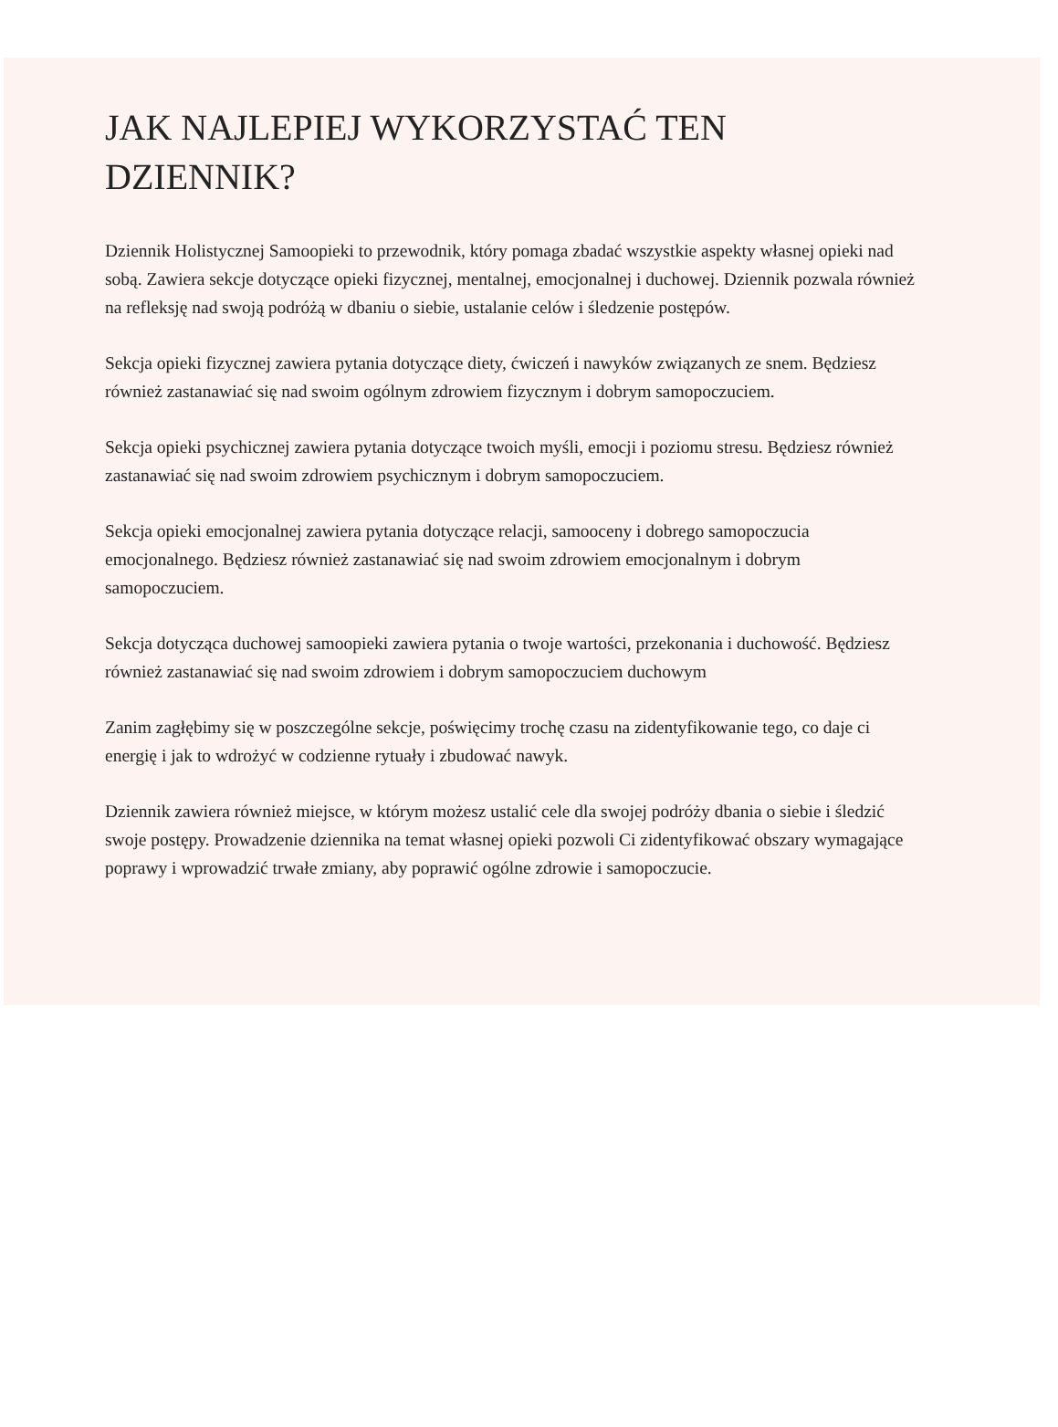JAK NAJLEPIEJ WYKORZYSTAĆ TEN DZIENNIK?
Dziennik Holistycznej Samoopieki to przewodnik, który pomaga zbadać wszystkie aspekty własnej opieki nad sobą. Zawiera sekcje dotyczące opieki fizycznej, mentalnej, emocjonalnej i duchowej. Dziennik pozwala również na refleksję nad swoją podróżą w dbaniu o siebie, ustalanie celów i śledzenie postępów.
Sekcja opieki fizycznej zawiera pytania dotyczące diety, ćwiczeń i nawyków związanych ze snem. Będziesz również zastanawiać się nad swoim ogólnym zdrowiem fizycznym i dobrym samopoczuciem.
Sekcja opieki psychicznej zawiera pytania dotyczące twoich myśli, emocji i poziomu stresu. Będziesz również zastanawiać się nad swoim zdrowiem psychicznym i dobrym samopoczuciem.
Sekcja opieki emocjonalnej zawiera pytania dotyczące relacji, samooceny i dobrego samopoczucia emocjonalnego. Będziesz również zastanawiać się nad swoim zdrowiem emocjonalnym i dobrym samopoczuciem.
Sekcja dotycząca duchowej samoopieki zawiera pytania o twoje wartości, przekonania i duchowość. Będziesz również zastanawiać się nad swoim zdrowiem i dobrym samopoczuciem duchowym
Zanim zagłębimy się w poszczególne sekcje, poświęcimy trochę czasu na zidentyfikowanie tego, co daje ci energię i jak to wdrożyć w codzienne rytuały i zbudować nawyk.
Dziennik zawiera również miejsce, w którym możesz ustalić cele dla swojej podróży dbania o siebie i śledzić swoje postępy. Prowadzenie dziennika na temat własnej opieki pozwoli Ci zidentyfikować obszary wymagające poprawy i wprowadzić trwałe zmiany, aby poprawić ogólne zdrowie i samopoczucie.